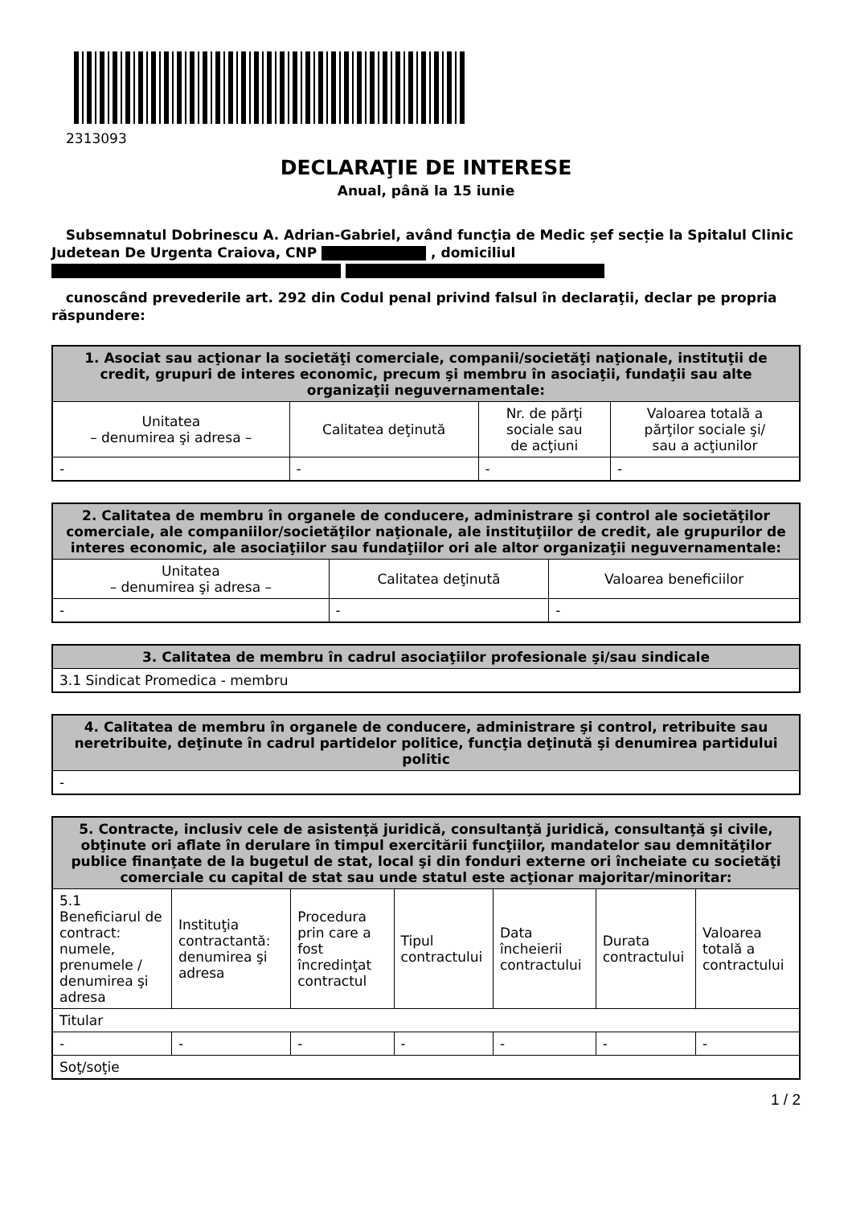2313093
DECLARAŢIE DE INTERESE
Anual, până la 15 iunie
Subsemnatul Dobrinescu A. Adrian-Gabriel, având funcţia de Medic șef secție la Spitalul Clinic Judetean De Urgenta Craiova, CNP , domiciliul
cunoscând prevederile art. 292 din Codul penal privind falsul în declaraţii, declar pe propria răspundere:
| 1. Asociat sau acţionar la societăţi comerciale, companii/societăţi naţionale, instituţii de credit, grupuri de interes economic, precum şi membru în asociaţii, fundaţii sau alte organizaţii neguvernamentale: | | | |
| --- | --- | --- | --- |
| Unitatea – denumirea şi adresa – | Calitatea deţinută | Nr. de părţi sociale sau de acţiuni | Valoarea totală a părţilor sociale şi/ sau a acţiunilor |
| - | - | - | - |
| 2. Calitatea de membru în organele de conducere, administrare şi control ale societăţilor comerciale, ale companiilor/societăţilor naţionale, ale instituţiilor de credit, ale grupurilor de interes economic, ale asociaţiilor sau fundaţiilor ori ale altor organizaţii neguvernamentale: | | |
| --- | --- | --- |
| Unitatea – denumirea şi adresa – | Calitatea deţinută | Valoarea beneficiilor |
| - | - | - |
| 3. Calitatea de membru în cadrul asociaţiilor profesionale şi/sau sindicale |
| --- |
| 3.1 Sindicat Promedica - membru |
| 4. Calitatea de membru în organele de conducere, administrare şi control, retribuite sau neretribuite, deţinute în cadrul partidelor politice, funcţia deţinută şi denumirea partidului politic |
| --- |
| - |
| 5. Contracte, inclusiv cele de asistenţă juridică, consultanţă juridică, consultanţă şi civile, obţinute ori aflate în derulare în timpul exercitării funcţiilor, mandatelor sau demnităţilor publice finanţate de la bugetul de stat, local şi din fonduri externe ori încheiate cu societăţi comerciale cu capital de stat sau unde statul este acţionar majoritar/minoritar: | | | | | | |
| --- | --- | --- | --- | --- | --- | --- |
| 5.1 Beneficiarul de contract: numele, prenumele / denumirea şi adresa | Instituţia contractantă: denumirea şi adresa | Procedura prin care a fost încredinţat contractul | Tipul contractului | Data încheierii contractului | Durata contractului | Valoarea totală a contractului |
| Titular | | | | | | |
| - | - | - | - | - | - | - |
| Soţ/soţie | | | | | | |
1 / 2